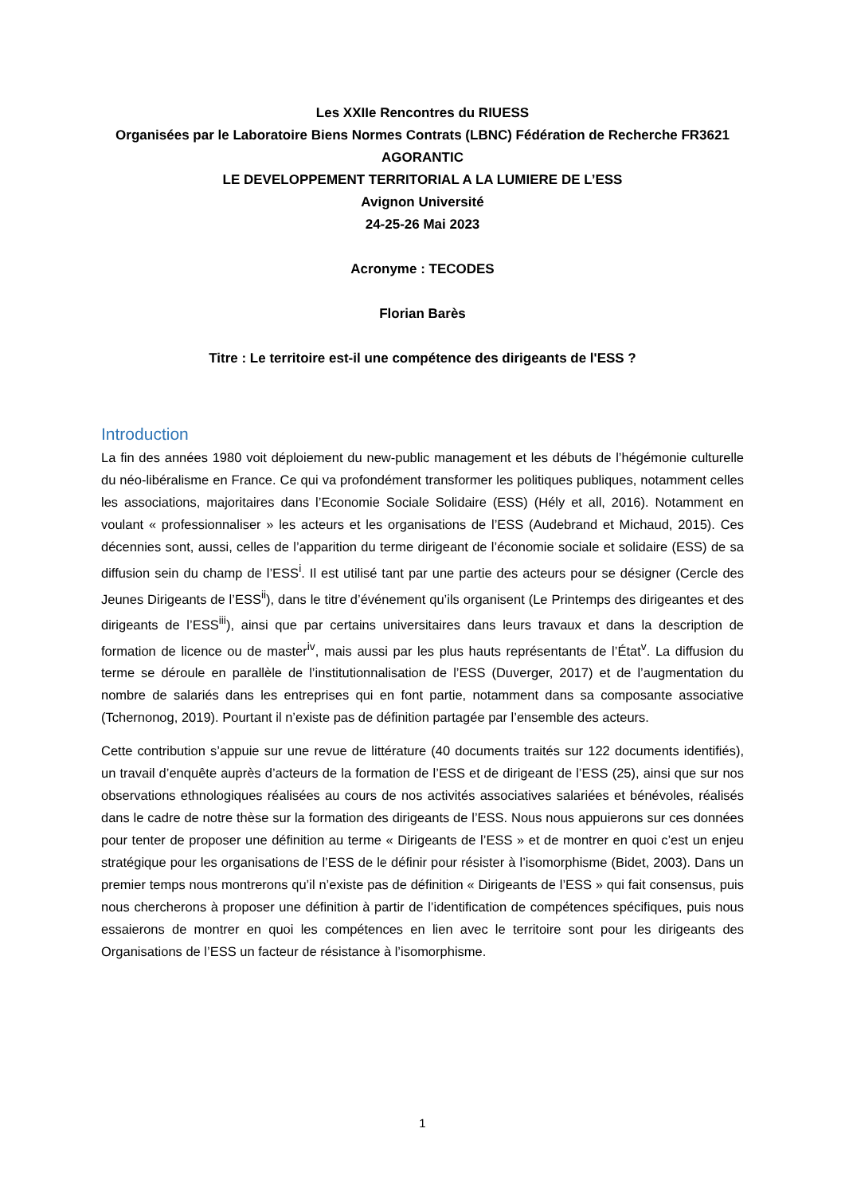Les XXIIe Rencontres du RIUESS
Organisées par le Laboratoire Biens Normes Contrats (LBNC) Fédération de Recherche FR3621 AGORANTIC
LE DEVELOPPEMENT TERRITORIAL A LA LUMIERE DE L’ESS
Avignon Université
24-25-26 Mai 2023
Acronyme : TECODES
Florian Barès
Titre : Le territoire est-il une compétence des dirigeants de l'ESS ?
Introduction
La fin des années 1980 voit déploiement du new-public management et les débuts de l’hégémonie culturelle du néo-libéralisme en France. Ce qui va profondément transformer les politiques publiques, notamment celles les associations, majoritaires dans l’Economie Sociale Solidaire (ESS) (Hély et all, 2016). Notamment en voulant « professionnaliser » les acteurs et les organisations de l’ESS (Audebrand et Michaud, 2015). Ces décennies sont, aussi, celles de l’apparition du terme dirigeant de l’économie sociale et solidaire (ESS) de sa diffusion sein du champ de l’ESS<sup>i</sup>. Il est utilisé tant par une partie des acteurs pour se désigner (Cercle des Jeunes Dirigeants de l’ESS<sup>ii</sup>), dans le titre d’événement qu’ils organisent (Le Printemps des dirigeantes et des dirigeants de l’ESS<sup>iii</sup>), ainsi que par certains universitaires dans leurs travaux et dans la description de formation de licence ou de master<sup>iv</sup>, mais aussi par les plus hauts représentants de l’État<sup>v</sup>. La diffusion du terme se déroule en parallèle de l’institutionnalisation de l’ESS (Duverger, 2017) et de l’augmentation du nombre de salariés dans les entreprises qui en font partie, notamment dans sa composante associative (Tchernonog, 2019). Pourtant il n’existe pas de définition partagée par l’ensemble des acteurs.
Cette contribution s’appuie sur une revue de littérature (40 documents traités sur 122 documents identifiés), un travail d’enquête auprès d’acteurs de la formation de l’ESS et de dirigeant de l’ESS (25), ainsi que sur nos observations ethnologiques réalisées au cours de nos activités associatives salariées et bénévoles, réalisés dans le cadre de notre thèse sur la formation des dirigeants de l’ESS. Nous nous appuierons sur ces données pour tenter de proposer une définition au terme « Dirigeants de l’ESS » et de montrer en quoi c’est un enjeu stratégique pour les organisations de l’ESS de le définir pour résister à l’isomorphisme (Bidet, 2003). Dans un premier temps nous montrerons qu’il n’existe pas de définition « Dirigeants de l’ESS » qui fait consensus, puis nous chercherons à proposer une définition à partir de l’identification de compétences spécifiques, puis nous essaierons de montrer en quoi les compétences en lien avec le territoire sont pour les dirigeants des Organisations de l’ESS un facteur de résistance à l’isomorphisme.
1